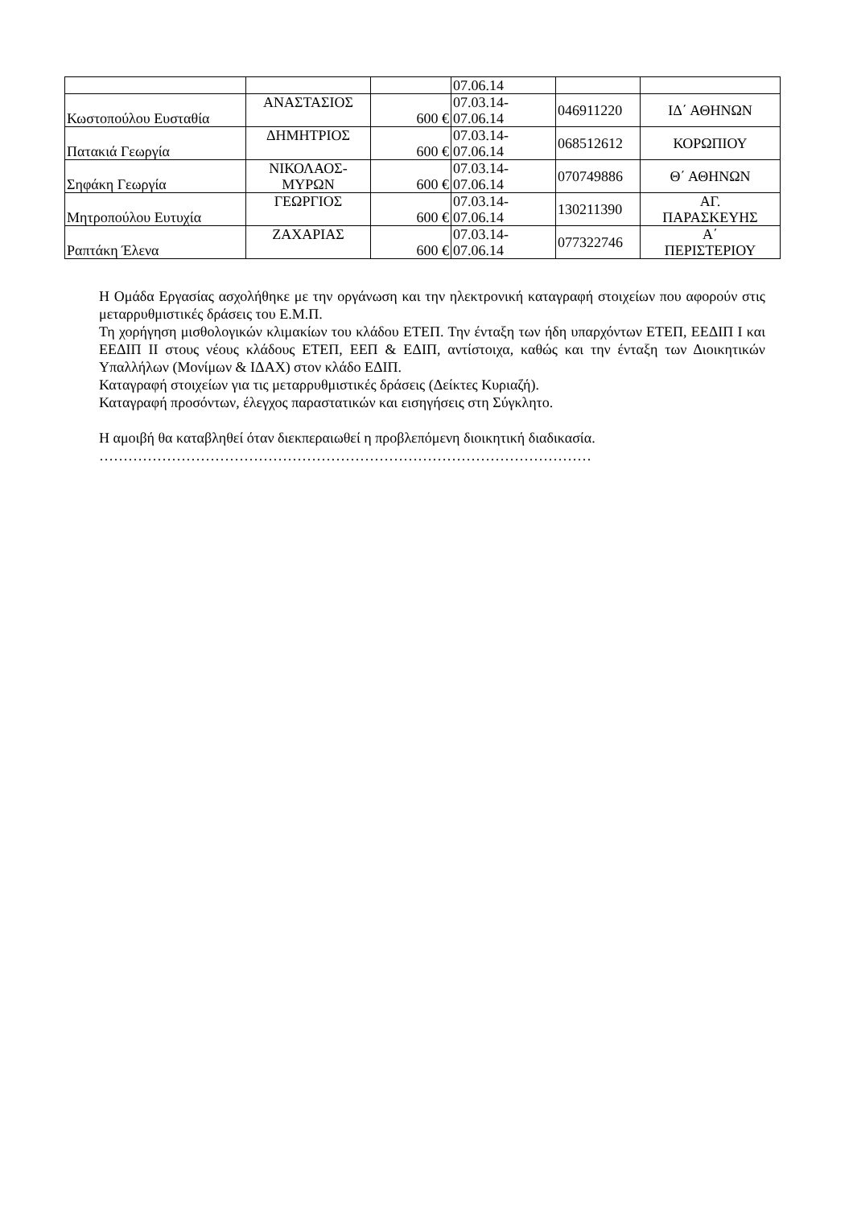| | | | 07.06.14 | | |
| Κωστοπούλου Ευσταθία | ΑΝΑΣΤΑΣΙΟΣ | 600 € | 07.03.14- 07.06.14 | 046911220 | ΙΔ΄ ΑΘΗΝΩΝ |
| Πατακιά Γεωργία | ΔΗΜΗΤΡΙΟΣ | 600 € | 07.03.14- 07.06.14 | 068512612 | ΚΟΡΩΠΙΟΥ |
| Σηφάκη Γεωργία | ΝΙΚΟΛΑΟΣ- ΜΥΡΩΝ | 600 € | 07.03.14- 07.06.14 | 070749886 | Θ΄ ΑΘΗΝΩΝ |
| Μητροπούλου Ευτυχία | ΓΕΩΡΓΙΟΣ | 600 € | 07.03.14- 07.06.14 | 130211390 | ΑΓ. ΠΑΡΑΣΚΕΥΗΣ |
| Ραπτάκη Έλενα | ΖΑΧΑΡΙΑΣ | 600 € | 07.03.14- 07.06.14 | 077322746 | Α΄ ΠΕΡΙΣΤΕΡΙΟΥ |
Η Ομάδα Εργασίας ασχολήθηκε με την οργάνωση και την ηλεκτρονική καταγραφή στοιχείων που αφορούν στις μεταρρυθμιστικές δράσεις του Ε.Μ.Π.
Τη χορήγηση μισθολογικών κλιμακίων του κλάδου ΕΤΕΠ. Την ένταξη των ήδη υπαρχόντων ΕΤΕΠ, ΕΕΔΙΠ Ι και ΕΕΔΙΠ ΙΙ στους νέους κλάδους ΕΤΕΠ, ΕΕΠ & ΕΔΙΠ, αντίστοιχα, καθώς και την ένταξη των Διοικητικών Υπαλλήλων (Μονίμων & ΙΔΑΧ) στον κλάδο ΕΔΙΠ.
Καταγραφή στοιχείων για τις μεταρρυθμιστικές δράσεις (Δείκτες Κυριαζή).
Καταγραφή προσόντων, έλεγχος παραστατικών και εισηγήσεις στη Σύγκλητο.
Η αμοιβή θα καταβληθεί όταν διεκπεραιωθεί η προβλεπόμενη διοικητική διαδικασία.
…………………………………………………………………………………………